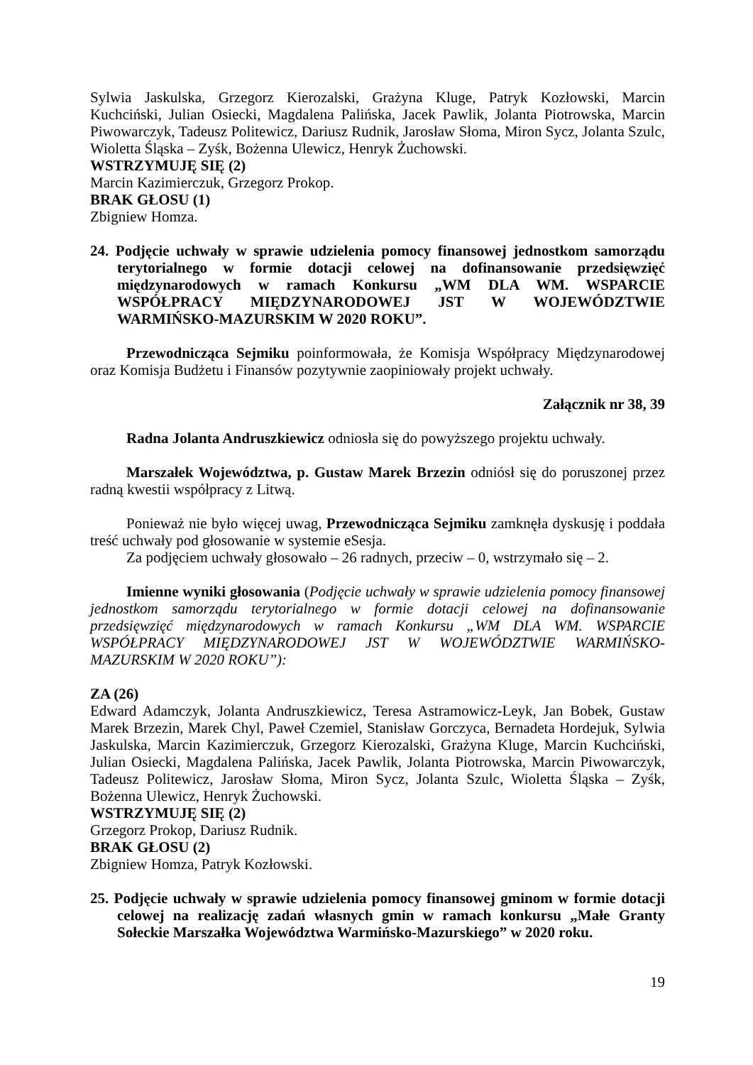Sylwia Jaskulska, Grzegorz Kierozalski, Grażyna Kluge, Patryk Kozłowski, Marcin Kuchciński, Julian Osiecki, Magdalena Palińska, Jacek Pawlik, Jolanta Piotrowska, Marcin Piwowarczyk, Tadeusz Politewicz, Dariusz Rudnik, Jarosław Słoma, Miron Sycz, Jolanta Szulc, Wioletta Śląska – Zyśk, Bożenna Ulewicz, Henryk Żuchowski.
WSTRZYMUJĘ SIĘ (2)
Marcin Kazimierczuk, Grzegorz Prokop.
BRAK GŁOSU (1)
Zbigniew Homza.
24. Podjęcie uchwały w sprawie udzielenia pomocy finansowej jednostkom samorządu terytorialnego w formie dotacji celowej na dofinansowanie przedsięwzięć międzynarodowych w ramach Konkursu „WM DLA WM. WSPARCIE WSPÓŁPRACY MIĘDZYNARODOWEJ JST W WOJEWÓDZTWIE WARMIŃSKO-MAZURSKIM W 2020 ROKU”.
Przewodnicząca Sejmiku poinformowała, że Komisja Współpracy Międzynarodowej oraz Komisja Budżetu i Finansów pozytywnie zaopiniowały projekt uchwały.
Załącznik nr 38, 39
Radna Jolanta Andruszkiewicz odniosła się do powyższego projektu uchwały.
Marszałek Województwa, p. Gustaw Marek Brzezin odniósł się do poruszonej przez radną kwestii współpracy z Litwą.
Ponieważ nie było więcej uwag, Przewodnicząca Sejmiku zamknęła dyskusję i poddała treść uchwały pod głosowanie w systemie eSesja.
Za podjęciem uchwały głosowało – 26 radnych, przeciw – 0, wstrzymało się – 2.
Imienne wyniki głosowania (Podjęcie uchwały w sprawie udzielenia pomocy finansowej jednostkom samorządu terytorialnego w formie dotacji celowej na dofinansowanie przedsięwzięć międzynarodowych w ramach Konkursu „WM DLA WM. WSPARCIE WSPÓŁPRACY MIĘDZYNARODOWEJ JST W WOJEWÓDZTWIE WARMIŃSKO-MAZURSKIM W 2020 ROKU”):
ZA (26)
Edward Adamczyk, Jolanta Andruszkiewicz, Teresa Astramowicz-Leyk, Jan Bobek, Gustaw Marek Brzezin, Marek Chyl, Paweł Czemiel, Stanisław Gorczyca, Bernadeta Hordejuk, Sylwia Jaskulska, Marcin Kazimierczuk, Grzegorz Kierozalski, Grażyna Kluge, Marcin Kuchciński, Julian Osiecki, Magdalena Palińska, Jacek Pawlik, Jolanta Piotrowska, Marcin Piwowarczyk, Tadeusz Politewicz, Jarosław Słoma, Miron Sycz, Jolanta Szulc, Wioletta Śląska – Zyśk, Bożenna Ulewicz, Henryk Żuchowski.
WSTRZYMUJĘ SIĘ (2)
Grzegorz Prokop, Dariusz Rudnik.
BRAK GŁOSU (2)
Zbigniew Homza, Patryk Kozłowski.
25. Podjęcie uchwały w sprawie udzielenia pomocy finansowej gminom w formie dotacji celowej na realizację zadań własnych gmin w ramach konkursu „Małe Granty Sołeckie Marszałka Województwa Warmińsko-Mazurskiego” w 2020 roku.
19